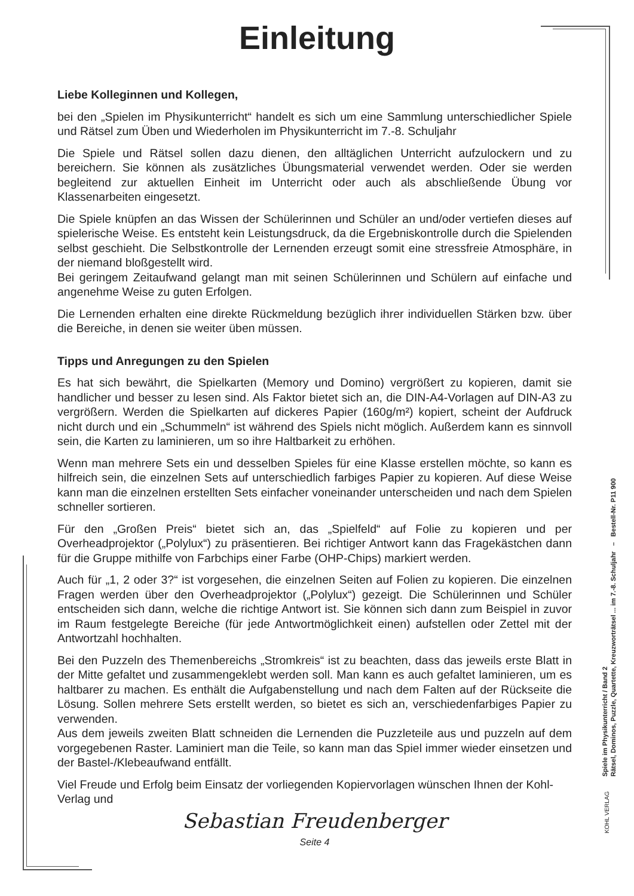Einleitung
Liebe Kolleginnen und Kollegen,
bei den „Spielen im Physikunterricht“ handelt es sich um eine Sammlung unterschiedlicher Spiele und Rätsel zum Üben und Wiederholen im Physikunterricht im 7.-8. Schuljahr
Die Spiele und Rätsel sollen dazu dienen, den alltäglichen Unterricht aufzulockern und zu bereichern. Sie können als zusätzliches Übungsmaterial verwendet werden. Oder sie werden begleitend zur aktuellen Einheit im Unterricht oder auch als abschließende Übung vor Klassenarbeiten eingesetzt.
Die Spiele knüpfen an das Wissen der Schülerinnen und Schüler an und/oder vertiefen dieses auf spielerische Weise. Es entsteht kein Leistungsdruck, da die Ergebniskontrolle durch die Spielenden selbst geschieht. Die Selbstkontrolle der Lernenden erzeugt somit eine stressfreie Atmosphäre, in der niemand bloßgestellt wird.
Bei geringem Zeitaufwand gelangt man mit seinen Schülerinnen und Schülern auf einfache und angenehme Weise zu guten Erfolgen.
Die Lernenden erhalten eine direkte Rückmeldung bezüglich ihrer individuellen Stärken bzw. über die Bereiche, in denen sie weiter üben müssen.
Tipps und Anregungen zu den Spielen
Es hat sich bewährt, die Spielkarten (Memory und Domino) vergrößert zu kopieren, damit sie handlicher und besser zu lesen sind. Als Faktor bietet sich an, die DIN-A4-Vorlagen auf DIN-A3 zu vergrößern. Werden die Spielkarten auf dickeres Papier (160g/m²) kopiert, scheint der Aufdruck nicht durch und ein „Schummeln“ ist während des Spiels nicht möglich. Außerdem kann es sinnvoll sein, die Karten zu laminieren, um so ihre Haltbarkeit zu erhöhen.
Wenn man mehrere Sets ein und desselben Spieles für eine Klasse erstellen möchte, so kann es hilfreich sein, die einzelnen Sets auf unterschiedlich farbiges Papier zu kopieren. Auf diese Weise kann man die einzelnen erstellten Sets einfacher voneinander unterscheiden und nach dem Spielen schneller sortieren.
Für den „Großen Preis“ bietet sich an, das „Spielfeld“ auf Folie zu kopieren und per Overheadprojektor („Polylux“) zu präsentieren. Bei richtiger Antwort kann das Fragekästchen dann für die Gruppe mithilfe von Farbchips einer Farbe (OHP-Chips) markiert werden.
Auch für „1, 2 oder 3?“ ist vorgesehen, die einzelnen Seiten auf Folien zu kopieren. Die einzelnen Fragen werden über den Overheadprojektor („Polylux“) gezeigt. Die Schülerinnen und Schüler entscheiden sich dann, welche die richtige Antwort ist. Sie können sich dann zum Beispiel in zuvor im Raum festgelegte Bereiche (für jede Antwortmöglichkeit einen) aufstellen oder Zettel mit der Antwortzahl hochhalten.
Bei den Puzzeln des Themenbereichs „Stromkreis“ ist zu beachten, dass das jeweils erste Blatt in der Mitte gefaltet und zusammengeklebt werden soll. Man kann es auch gefaltet laminieren, um es haltbarer zu machen. Es enthält die Aufgabenstellung und nach dem Falten auf der Rückseite die Lösung. Sollen mehrere Sets erstellt werden, so bietet es sich an, verschiedenfarbiges Papier zu verwenden.
Aus dem jeweils zweiten Blatt schneiden die Lernenden die Puzzleteile aus und puzzeln auf dem vorgegebenen Raster. Laminiert man die Teile, so kann man das Spiel immer wieder einsetzen und der Bastel-/Klebeaufwand entfällt.
Viel Freude und Erfolg beim Einsatz der vorliegenden Kopiervorlagen wünschen Ihnen der Kohl-Verlag und
Sebastian Freudenberger
Seite 4
Spiele im Physikunterricht / Band 2
Rätsel, Dominos, Puzzle, Quartette, Kreuzworträtsel ... im 7.-8. Schuljahr – Bestell-Nr. P11 900
KOHL VERLAG